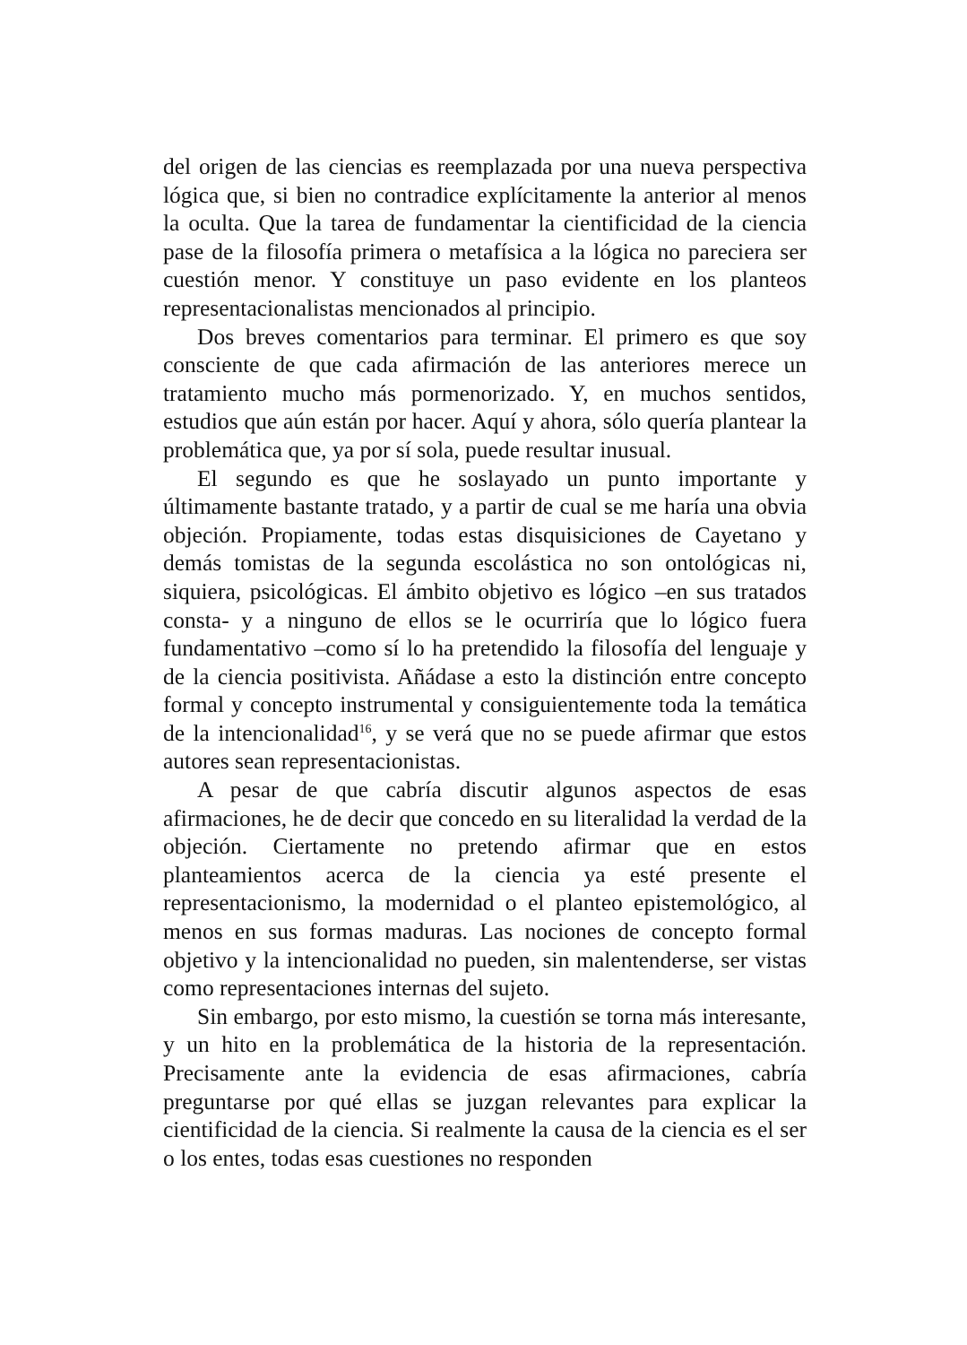del origen de las ciencias es reemplazada por una nueva perspectiva lógica que, si bien no contradice explícitamente la anterior al menos la oculta. Que la tarea de fundamentar la cientificidad de la ciencia pase de la filosofía primera o metafísica a la lógica no pareciera ser cuestión menor. Y constituye un paso evidente en los planteos representacionalistas mencionados al principio.
Dos breves comentarios para terminar. El primero es que soy consciente de que cada afirmación de las anteriores merece un tratamiento mucho más pormenorizado. Y, en muchos sentidos, estudios que aún están por hacer. Aquí y ahora, sólo quería plantear la problemática que, ya por sí sola, puede resultar inusual.
El segundo es que he soslayado un punto importante y últimamente bastante tratado, y a partir de cual se me haría una obvia objeción. Propiamente, todas estas disquisiciones de Cayetano y demás tomistas de la segunda escolástica no son ontológicas ni, siquiera, psicológicas. El ámbito objetivo es lógico –en sus tratados consta- y a ninguno de ellos se le ocurriría que lo lógico fuera fundamentativo –como sí lo ha pretendido la filosofía del lenguaje y de la ciencia positivista. Añádase a esto la distinción entre concepto formal y concepto instrumental y consiguientemente toda la temática de la intencionalidad<sup>16</sup>, y se verá que no se puede afirmar que estos autores sean representacionistas.
A pesar de que cabría discutir algunos aspectos de esas afirmaciones, he de decir que concedo en su literalidad la verdad de la objeción. Ciertamente no pretendo afirmar que en estos planteamientos acerca de la ciencia ya esté presente el representacionismo, la modernidad o el planteo epistemológico, al menos en sus formas maduras. Las nociones de concepto formal objetivo y la intencionalidad no pueden, sin malentenderse, ser vistas como representaciones internas del sujeto.
Sin embargo, por esto mismo, la cuestión se torna más interesante, y un hito en la problemática de la historia de la representación. Precisamente ante la evidencia de esas afirmaciones, cabría preguntarse por qué ellas se juzgan relevantes para explicar la cientificidad de la ciencia. Si realmente la causa de la ciencia es el ser o los entes, todas esas cuestiones no responden